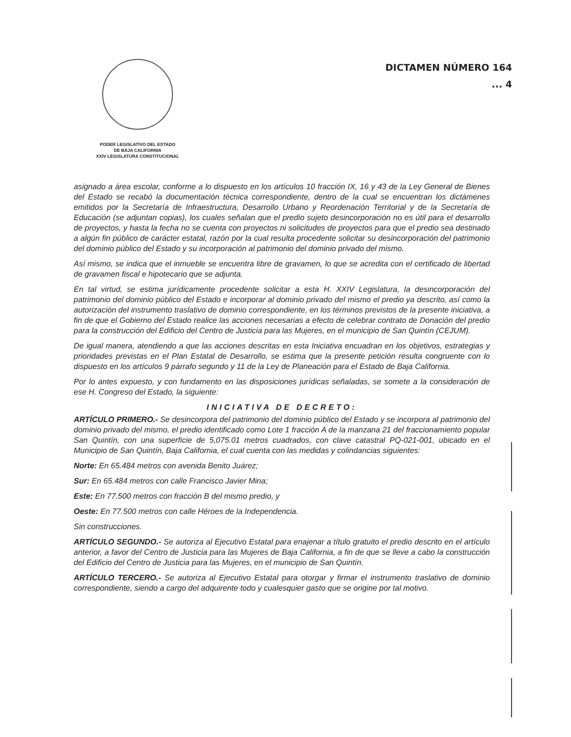PODER LEGISLATIVO DEL ESTADO
DE BAJA CALIFORNIA
XXIV LEGISLATURA CONSTITUCIONAL
DICTAMEN NÚMERO 164
... 4
asignado a área escolar, conforme a lo dispuesto en los artículos 10 fracción IX, 16 y 43 de la Ley General de Bienes del Estado se recabó la documentación técnica correspondiente, dentro de la cual se encuentran los dictámenes emitidos por la Secretaría de Infraestructura, Desarrollo Urbano y Reordenación Territorial y de la Secretaría de Educación (se adjuntan copias), los cuales señalan que el predio sujeto desincorporación no es útil para el desarrollo de proyectos, y hasta la fecha no se cuenta con proyectos ni solicitudes de proyectos para que el predio sea destinado a algún fin público de carácter estatal, razón por la cual resulta procedente solicitar su desincorporación del patrimonio del dominio público del Estado y su incorporación al patrimonio del dominio privado del mismo.
Así mismo, se indica que el inmueble se encuentra libre de gravamen, lo que se acredita con el certificado de libertad de gravamen fiscal e hipotecario que se adjunta.
En tal virtud, se estima jurídicamente procedente solicitar a esta H. XXIV Legislatura, la desincorporación del patrimonio del dominio público del Estado e incorporar al dominio privado del mismo el predio ya descrito, así como la autorización del instrumento traslativo de dominio correspondiente, en los términos previstos de la presente iniciativa, a fin de que el Gobierno del Estado realice las acciones necesarias a efecto de celebrar contrato de Donación del predio para la construcción del Edificio del Centro de Justicia para las Mujeres, en el municipio de San Quintín (CEJUM).
De igual manera, atendiendo a que las acciones descritas en esta Iniciativa encuadran en los objetivos, estrategias y prioridades previstas en el Plan Estatal de Desarrollo, se estima que la presente petición resulta congruente con lo dispuesto en los artículos 9 párrafo segundo y 11 de la Ley de Planeación para el Estado de Baja California.
Por lo antes expuesto, y con fundamento en las disposiciones jurídicas señaladas, se somete a la consideración de ese H. Congreso del Estado, la siguiente:
INICIATIVA DE DECRETO:
ARTÍCULO PRIMERO.- Se desincorpora del patrimonio del dominio público del Estado y se incorpora al patrimonio del dominio privado del mismo, el predio identificado como Lote 1 fracción A de la manzana 21 del fraccionamiento popular San Quintín, con una superficie de 5,075.01 metros cuadrados, con clave catastral PQ-021-001, ubicado en el Municipio de San Quintín, Baja California, el cual cuenta con las medidas y colindancias siguientes:
Norte: En 65.484 metros con avenida Benito Juárez;
Sur: En 65.484 metros con calle Francisco Javier Mina;
Este: En 77.500 metros con fracción B del mismo predio, y
Oeste: En 77.500 metros con calle Héroes de la Independencia.
Sin construcciones.
ARTÍCULO SEGUNDO.- Se autoriza al Ejecutivo Estatal para enajenar a título gratuito el predio descrito en el artículo anterior, a favor del Centro de Justicia para las Mujeres de Baja California, a fin de que se lleve a cabo la construcción del Edificio del Centro de Justicia para las Mujeres, en el municipio de San Quintín.
ARTÍCULO TERCERO.- Se autoriza al Ejecutivo Estatal para otorgar y firmar el instrumento traslativo de dominio correspondiente, siendo a cargo del adquirente todo y cualesquier gasto que se origine por tal motivo.